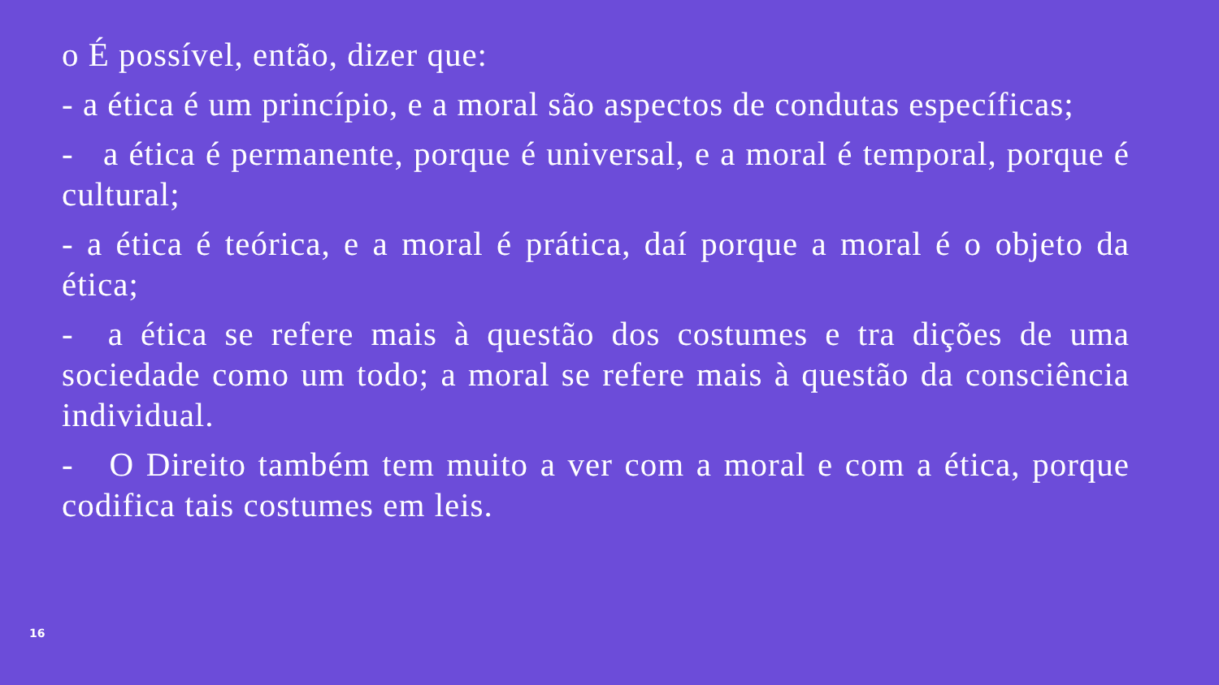o É possível, então, dizer que:
- a ética é um princípio, e a moral são aspectos de condutas específicas;
- a ética é permanente, porque é universal, e a moral é temporal, porque é cultural;
- a ética é teórica, e a moral é prática, daí porque a moral é o objeto da ética;
- a ética se refere mais à questão dos costumes e tra dições de uma sociedade como um todo; a moral se refere mais à questão da consciência individual.
- O Direito também tem muito a ver com a moral e com a ética, porque codifica tais costumes em leis.
16